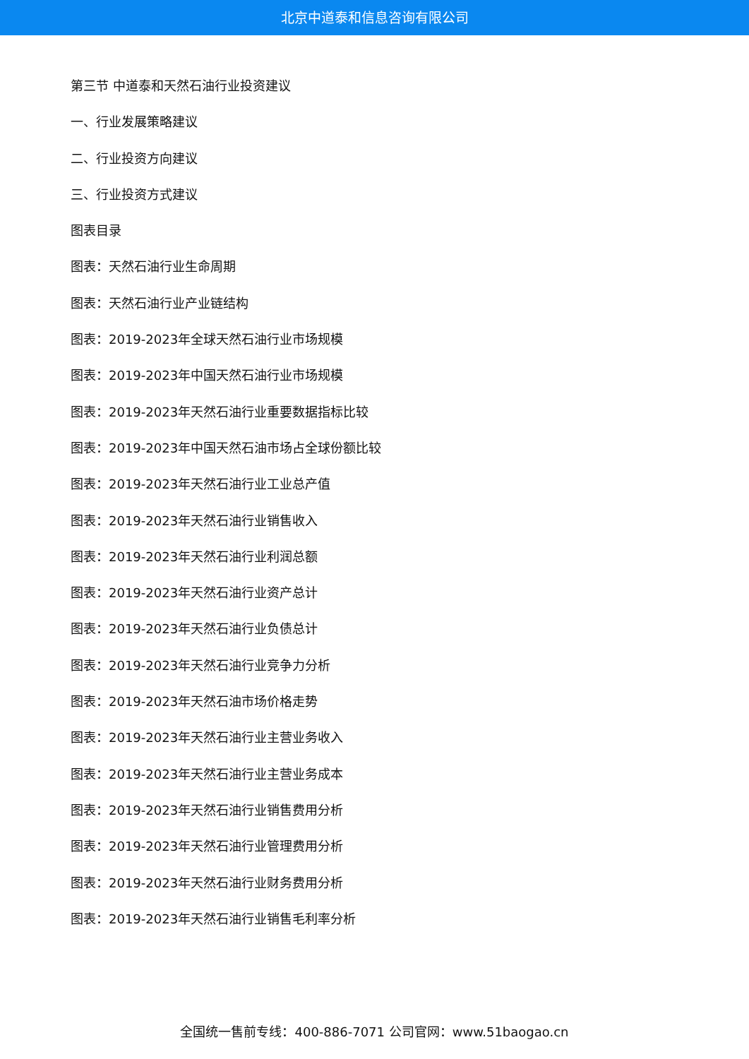北京中道泰和信息咨询有限公司
第三节 中道泰和天然石油行业投资建议
一、行业发展策略建议
二、行业投资方向建议
三、行业投资方式建议
图表目录
图表：天然石油行业生命周期
图表：天然石油行业产业链结构
图表：2019-2023年全球天然石油行业市场规模
图表：2019-2023年中国天然石油行业市场规模
图表：2019-2023年天然石油行业重要数据指标比较
图表：2019-2023年中国天然石油市场占全球份额比较
图表：2019-2023年天然石油行业工业总产值
图表：2019-2023年天然石油行业销售收入
图表：2019-2023年天然石油行业利润总额
图表：2019-2023年天然石油行业资产总计
图表：2019-2023年天然石油行业负债总计
图表：2019-2023年天然石油行业竞争力分析
图表：2019-2023年天然石油市场价格走势
图表：2019-2023年天然石油行业主营业务收入
图表：2019-2023年天然石油行业主营业务成本
图表：2019-2023年天然石油行业销售费用分析
图表：2019-2023年天然石油行业管理费用分析
图表：2019-2023年天然石油行业财务费用分析
图表：2019-2023年天然石油行业销售毛利率分析
全国统一售前专线：400-886-7071 公司官网：www.51baogao.cn